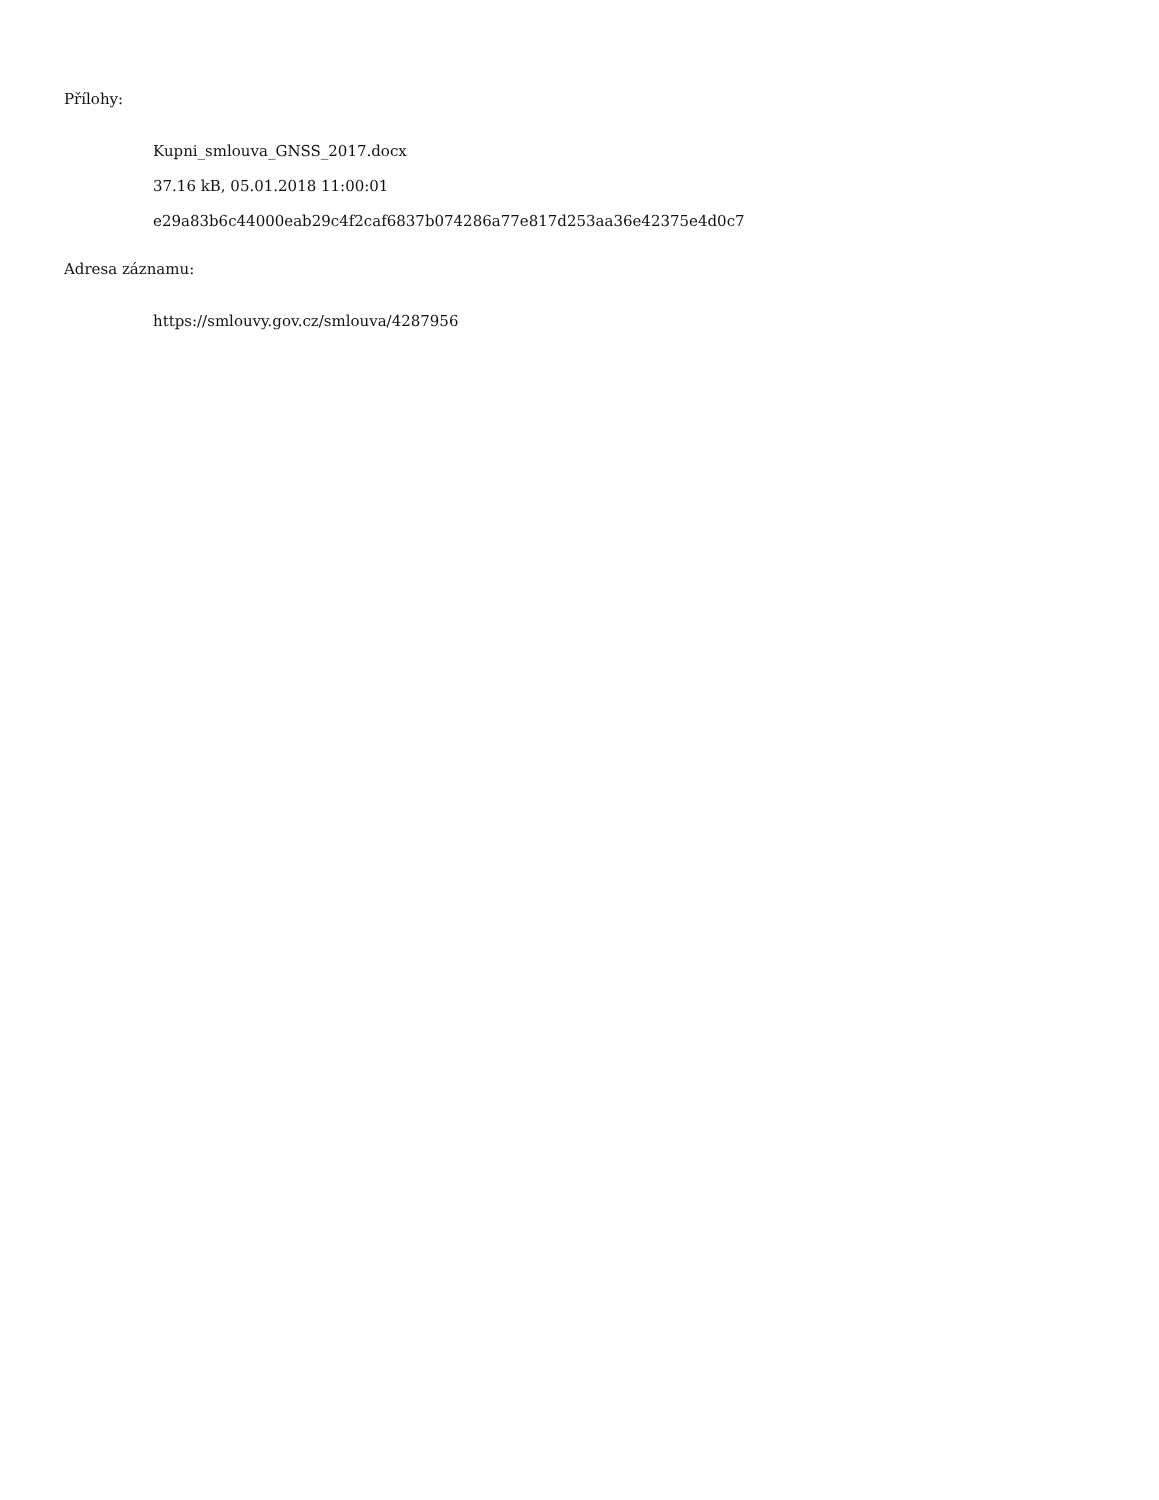Přílohy:
Kupni_smlouva_GNSS_2017.docx
37.16 kB, 05.01.2018 11:00:01
e29a83b6c44000eab29c4f2caf6837b074286a77e817d253aa36e42375e4d0c7
Adresa záznamu:
https://smlouvy.gov.cz/smlouva/4287956